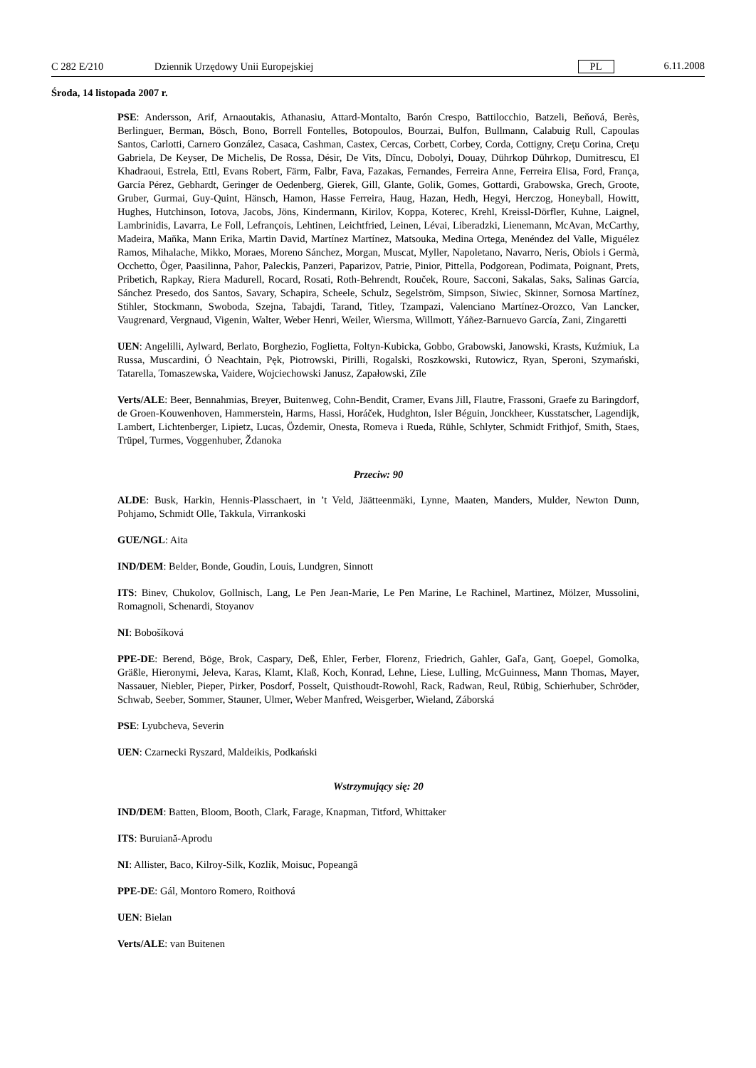C 282 E/210 Dziennik Urzędowy Unii Europejskiej PL 6.11.2008
Środa, 14 listopada 2007 r.
PSE: Andersson, Arif, Arnaoutakis, Athanasiu, Attard-Montalto, Barón Crespo, Battilocchio, Batzeli, Beňová, Berès, Berlinguer, Berman, Bösch, Bono, Borrell Fontelles, Botopoulos, Bourzai, Bulfon, Bullmann, Calabuig Rull, Capoulas Santos, Carlotti, Carnero González, Casaca, Cashman, Castex, Cercas, Corbett, Corbey, Corda, Cottigny, Creţu Corina, Creţu Gabriela, De Keyser, De Michelis, De Rossa, Désir, De Vits, Dîncu, Dobolyi, Douay, Dührkop Dührkop, Dumitrescu, El Khadraoui, Estrela, Ettl, Evans Robert, Färm, Falbr, Fava, Fazakas, Fernandes, Ferreira Anne, Ferreira Elisa, Ford, França, García Pérez, Gebhardt, Geringer de Oedenberg, Gierek, Gill, Glante, Golik, Gomes, Gottardi, Grabowska, Grech, Groote, Gruber, Gurmai, Guy-Quint, Hänsch, Hamon, Hasse Ferreira, Haug, Hazan, Hedh, Hegyi, Herczog, Honeyball, Howitt, Hughes, Hutchinson, Iotova, Jacobs, Jöns, Kindermann, Kirilov, Koppa, Koterec, Krehl, Kreissl-Dörfler, Kuhne, Laignel, Lambrinidis, Lavarra, Le Foll, Lefrançois, Lehtinen, Leichtfried, Leinen, Lévai, Liberadzki, Lienemann, McAvan, McCarthy, Madeira, Maňka, Mann Erika, Martin David, Martínez Martínez, Matsouka, Medina Ortega, Menéndez del Valle, Miguélez Ramos, Mihalache, Mikko, Moraes, Moreno Sánchez, Morgan, Muscat, Myller, Napoletano, Navarro, Neris, Obiols i Germà, Occhetto, Öger, Paasilinna, Pahor, Paleckis, Panzeri, Paparizov, Patrie, Pinior, Pittella, Podgorean, Podimata, Poignant, Prets, Pribetich, Rapkay, Riera Madurell, Rocard, Rosati, Roth-Behrendt, Rouček, Roure, Sacconi, Sakalas, Saks, Salinas García, Sánchez Presedo, dos Santos, Savary, Schapira, Scheele, Schulz, Segelström, Simpson, Siwiec, Skinner, Sornosa Martínez, Stihler, Stockmann, Swoboda, Szejna, Tabajdi, Tarand, Titley, Tzampazi, Valenciano Martínez-Orozco, Van Lancker, Vaugrenard, Vergnaud, Vigenin, Walter, Weber Henri, Weiler, Wiersma, Willmott, Yáñez-Barnuevo García, Zani, Zingaretti
UEN: Angelilli, Aylward, Berlato, Borghezio, Foglietta, Foltyn-Kubicka, Gobbo, Grabowski, Janowski, Krasts, Kuźmiuk, La Russa, Muscardini, Ó Neachtain, Pęk, Piotrowski, Pirilli, Rogalski, Roszkowski, Rutowicz, Ryan, Speroni, Szymański, Tatarella, Tomaszewska, Vaidere, Wojciechowski Janusz, Zapałowski, Zīle
Verts/ALE: Beer, Bennahmias, Breyer, Buitenweg, Cohn-Bendit, Cramer, Evans Jill, Flautre, Frassoni, Graefe zu Baringdorf, de Groen-Kouwenhoven, Hammerstein, Harms, Hassi, Horáček, Hudghton, Isler Béguin, Jonckheer, Kusstatscher, Lagendijk, Lambert, Lichtenberger, Lipietz, Lucas, Özdemir, Onesta, Romeva i Rueda, Rühle, Schlyter, Schmidt Frithjof, Smith, Staes, Trüpel, Turmes, Voggenhuber, Ždanoka
Przeciw: 90
ALDE: Busk, Harkin, Hennis-Plasschaert, in ’t Veld, Jäätteenmäki, Lynne, Maaten, Manders, Mulder, Newton Dunn, Pohjamo, Schmidt Olle, Takkula, Virrankoski
GUE/NGL: Aita
IND/DEM: Belder, Bonde, Goudin, Louis, Lundgren, Sinnott
ITS: Binev, Chukolov, Gollnisch, Lang, Le Pen Jean-Marie, Le Pen Marine, Le Rachinel, Martinez, Mölzer, Mussolini, Romagnoli, Schenardi, Stoyanov
NI: Bobošíková
PPE-DE: Berend, Böge, Brok, Caspary, Deß, Ehler, Ferber, Florenz, Friedrich, Gahler, Gaľa, Ganţ, Goepel, Gomolka, Gräßle, Hieronymi, Jeleva, Karas, Klamt, Klaß, Koch, Konrad, Lehne, Liese, Lulling, McGuinness, Mann Thomas, Mayer, Nassauer, Niebler, Pieper, Pirker, Posdorf, Posselt, Quisthoudt-Rowohl, Rack, Radwan, Reul, Rübig, Schierhuber, Schröder, Schwab, Seeber, Sommer, Stauner, Ulmer, Weber Manfred, Weisgerber, Wieland, Záborská
PSE: Lyubcheva, Severin
UEN: Czarnecki Ryszard, Maldeikis, Podkański
Wstrzymujący się: 20
IND/DEM: Batten, Bloom, Booth, Clark, Farage, Knapman, Titford, Whittaker
ITS: Buruiană-Aprodu
NI: Allister, Baco, Kilroy-Silk, Kozlík, Moisuc, Popeangă
PPE-DE: Gál, Montoro Romero, Roithová
UEN: Bielan
Verts/ALE: van Buitenen